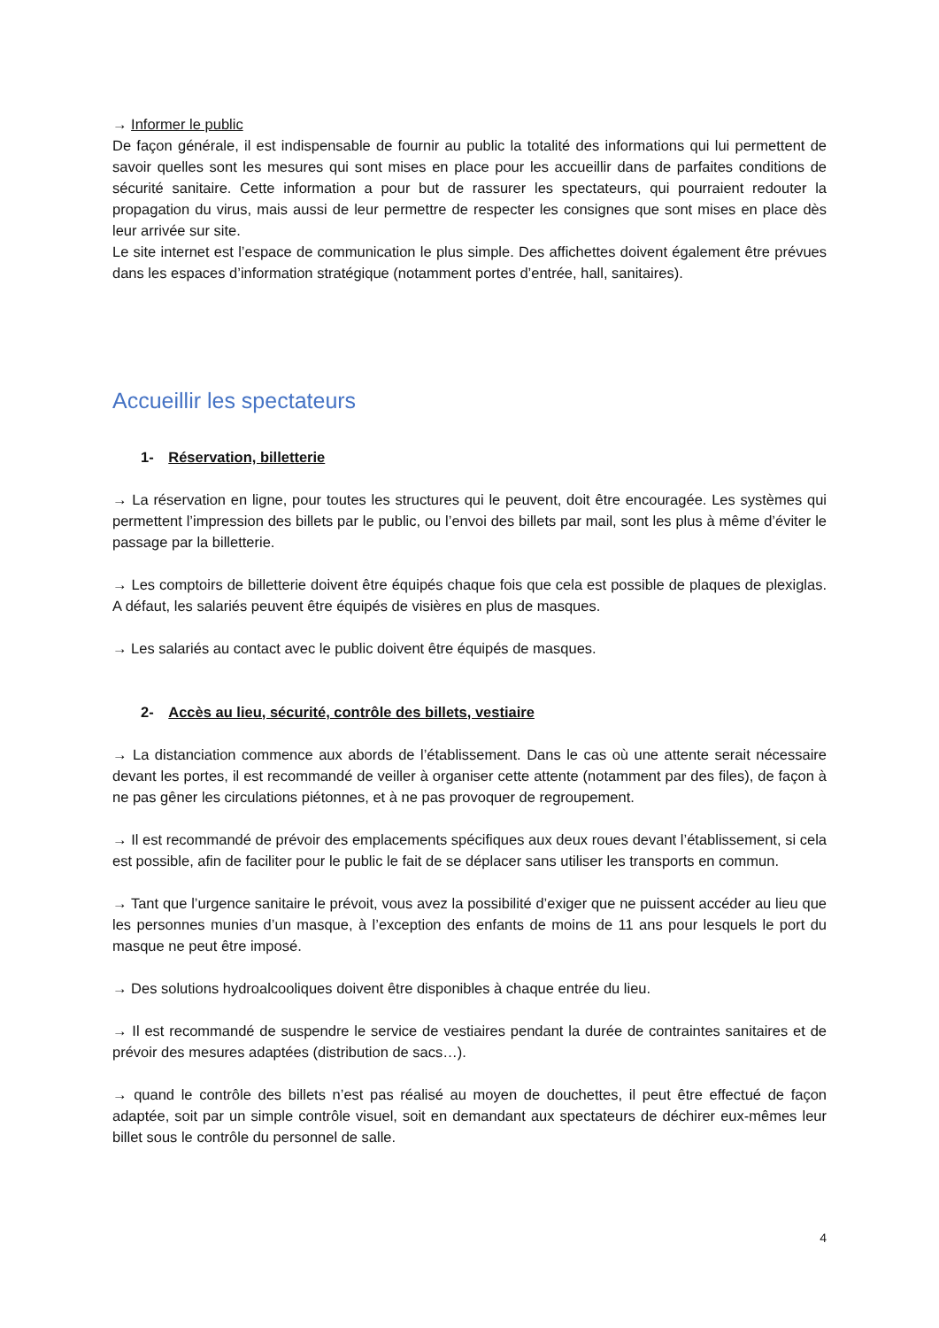→ Informer le public
De façon générale, il est indispensable de fournir au public la totalité des informations qui lui permettent de savoir quelles sont les mesures qui sont mises en place pour les accueillir dans de parfaites conditions de sécurité sanitaire. Cette information a pour but de rassurer les spectateurs, qui pourraient redouter la propagation du virus, mais aussi de leur permettre de respecter les consignes que sont mises en place dès leur arrivée sur site.
Le site internet est l’espace de communication le plus simple. Des affichettes doivent également être prévues dans les espaces d’information stratégique (notamment portes d’entrée, hall, sanitaires).
Accueillir les spectateurs
1- Réservation, billetterie
→ La réservation en ligne, pour toutes les structures qui le peuvent, doit être encouragée. Les systèmes qui permettent l’impression des billets par le public, ou l’envoi des billets par mail, sont les plus à même d’éviter le passage par la billetterie.
→ Les comptoirs de billetterie doivent être équipés chaque fois que cela est possible de plaques de plexiglas. A défaut, les salariés peuvent être équipés de visières en plus de masques.
→ Les salariés au contact avec le public doivent être équipés de masques.
2- Accès au lieu, sécurité, contrôle des billets, vestiaire
→ La distanciation commence aux abords de l’établissement. Dans le cas où une attente serait nécessaire devant les portes, il est recommandé de veiller à organiser cette attente (notamment par des files), de façon à ne pas gêner les circulations piétonnes, et à ne pas provoquer de regroupement.
→ Il est recommandé de prévoir des emplacements spécifiques aux deux roues devant l’établissement, si cela est possible, afin de faciliter pour le public le fait de se déplacer sans utiliser les transports en commun.
→ Tant que l’urgence sanitaire le prévoit, vous avez la possibilité d’exiger que ne puissent accéder au lieu que les personnes munies d’un masque, à l’exception des enfants de moins de 11 ans pour lesquels le port du masque ne peut être imposé.
→ Des solutions hydroalcooliques doivent être disponibles à chaque entrée du lieu.
→ Il est recommandé de suspendre le service de vestiaires pendant la durée de contraintes sanitaires et de prévoir des mesures adaptées (distribution de sacs…).
→ quand le contrôle des billets n’est pas réalisé au moyen de douchettes, il peut être effectué de façon adaptée, soit par un simple contrôle visuel, soit en demandant aux spectateurs de déchirer eux-mêmes leur billet sous le contrôle du personnel de salle.
4